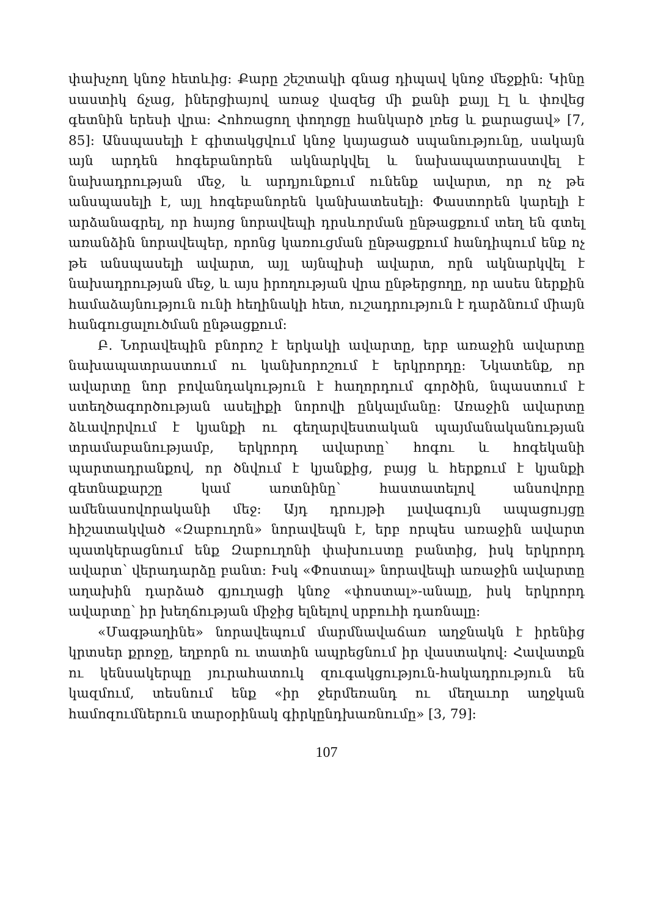փախչող կնոջ հետևից: Քարը շեշտակի գնաց դիպավ կնոջ մեջքին: Կինը սաստիկ ճչաց, իներցիայով առաջ վազեց մի քանի քայլ էլ և փռվեց գետնին երեսի վրա: Հոհռացող փողոցը հանկարծ լռեց և քարացավ» [7, 85]: Անսպասելի է գիտակցվում կնոջ կայացած սպանությունը, սակայն այն արդեն հոգեբանորեն ակնարկվել և նախապատրաստվել է նախադրության մեջ, և արդյունքում ունենք ավարտ, որ ոչ թե անսպասելի է, այլ հոգեբանորեն կանխատեսելի: Փաստորեն կարելի է արձանագրել, որ հայոց նորավեպի դրսևորման ընթացքում տեղ են գտել առանձին նորավեպեր, որոնց կառուցման ընթացքում հանդիպում ենք ոչ թե անսպասելի ավարտ, այլ այնպիսի ավարտ, որն ակնարկվել է նախադրության մեջ, և այս իրողության վրա ընթերցողը, որ ասես ներքին համաձայնություն ունի հեղինակի հետ, ուշադրություն է դարձնում միայն հանգուցալուծման ընթացքում:
Բ. Նորավեպին բնորոշ է երկակի ավարտը, երբ առաջին ավարտը նախապատրաստում ու կանխորոշում է երկրորդը: Նկատենք, որ ավարտը նոր բովանդակություն է հաղորդում գործին, նպաստում է ստեղծագործության ասելիքի նորովի ընկալմանը: Առաջին ավարտը ձևավորվում է կյանքի ու գեղարվեստական պայմանականության տրամաբանությամբ, երկրորդ ավարտը՝ հոգու և հոգեկանի պարտադրանքով, որ ծնվում է կյանքից, բայց և հերքում է կյանքի գետնաքարշը կամ առտնինը՝ հաստատելով անսովորը ամենասովորականի մեջ: Այդ դրույթի լավագույն ապացույցը հիշատակված «Զաբուղոն» նորավեպն է, երբ որպես առաջին ավարտ պատկերացնում ենք Զաբուղոնի փախուստը բանտից, իսկ երկրորդ ավարտ՝ վերադարձը բանտ: Իսկ «Փոստալ» նորավեպի առաջին ավարտը աղախին դարձած գյուղացի կնոջ «փոստալ»-անալը, իսկ երկրորդ ավարտը՝ իր խեղճության միջից ելնելով սրբուհի դառնալը:
«Մագթաղինե» նորավեպում մարմնավաճառ աղջնակն է իրենից կրտսեր քրոջը, եղբորն ու տատին ապրեցնում իր վաստակով: Հավատքն ու կենսակերպը յուրահատուկ զուգակցություն-հակադրություն են կազմում, տեսնում ենք «իր ջերմեռանդ ու մեղաւոր աղջկան համոզումներուն տարօրինակ գիրկընդխառնումը» [3, 79]:
107